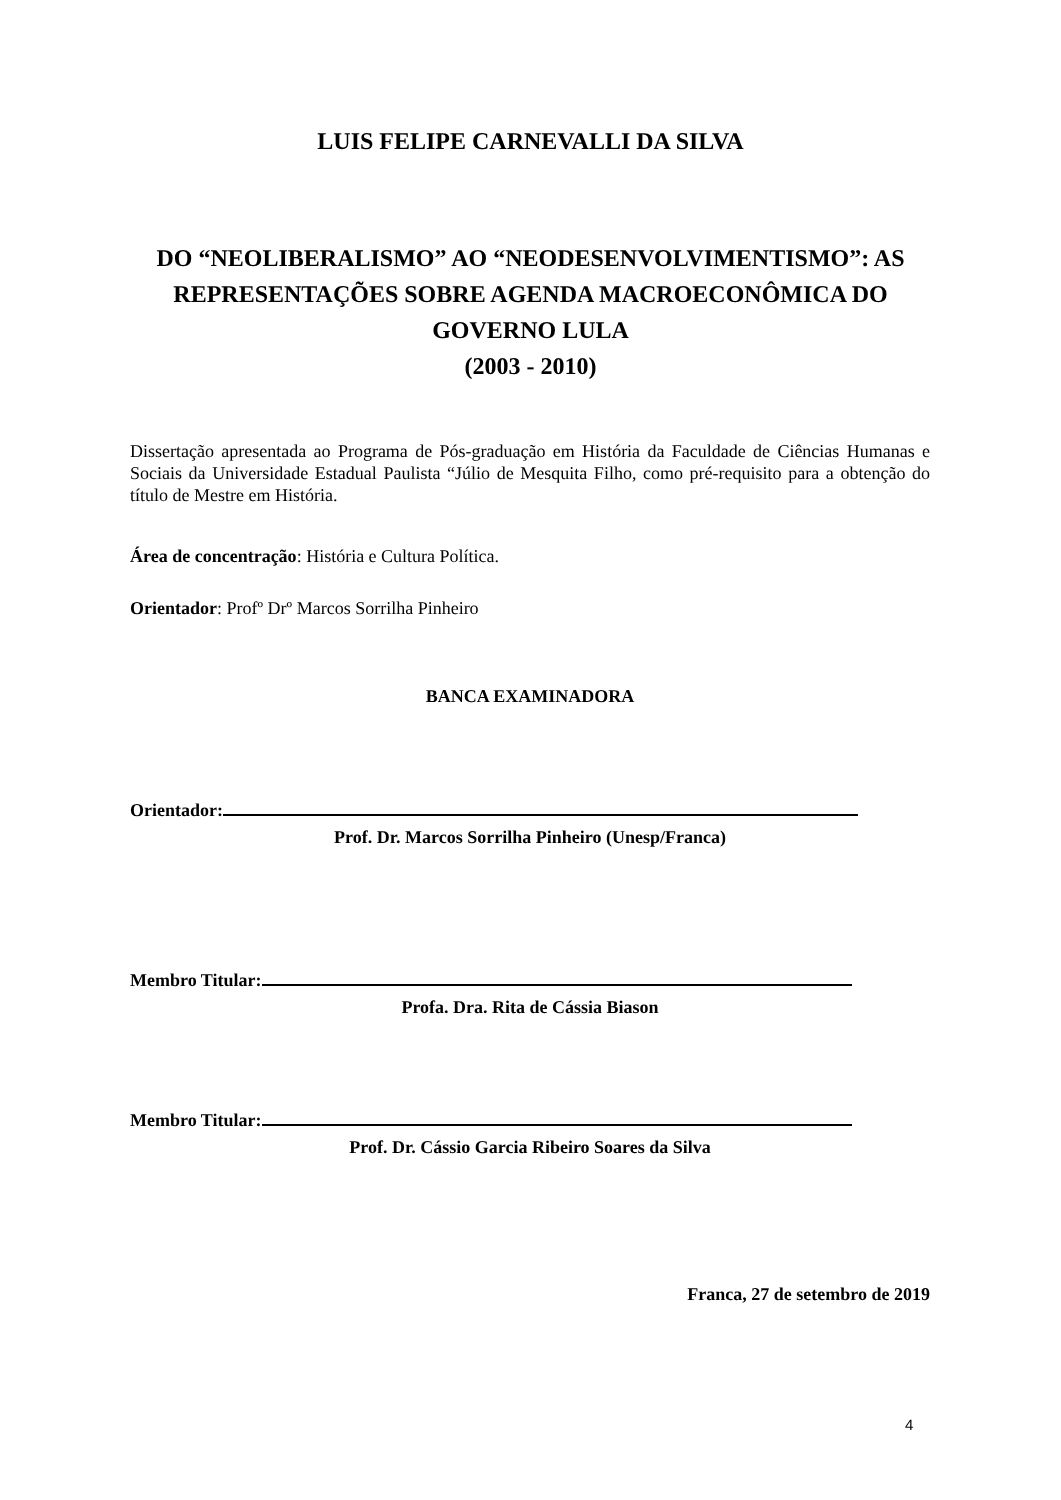LUIS FELIPE CARNEVALLI DA SILVA
DO “NEOLIBERALISMO” AO “NEODESENVOLVIMENTISMO”: AS
REPRESENTAÇÕES SOBRE AGENDA MACROECONÔMICA DO
GOVERNO LULA
(2003 - 2010)
Dissertação apresentada ao Programa de Pós-graduação em História da Faculdade de Ciências Humanas e Sociais da Universidade Estadual Paulista “Júlio de Mesquita Filho, como pré-requisito para a obtenção do título de Mestre em História.
Área de concentração: História e Cultura Política.
Orientador: Profº Drº Marcos Sorrilha Pinheiro
BANCA EXAMINADORA
Orientador:
Prof. Dr. Marcos Sorrilha Pinheiro (Unesp/Franca)
Membro Titular:
Profa. Dra. Rita de Cássia Biason
Membro Titular:
Prof. Dr. Cássio Garcia Ribeiro Soares da Silva
Franca, 27 de setembro de 2019
4